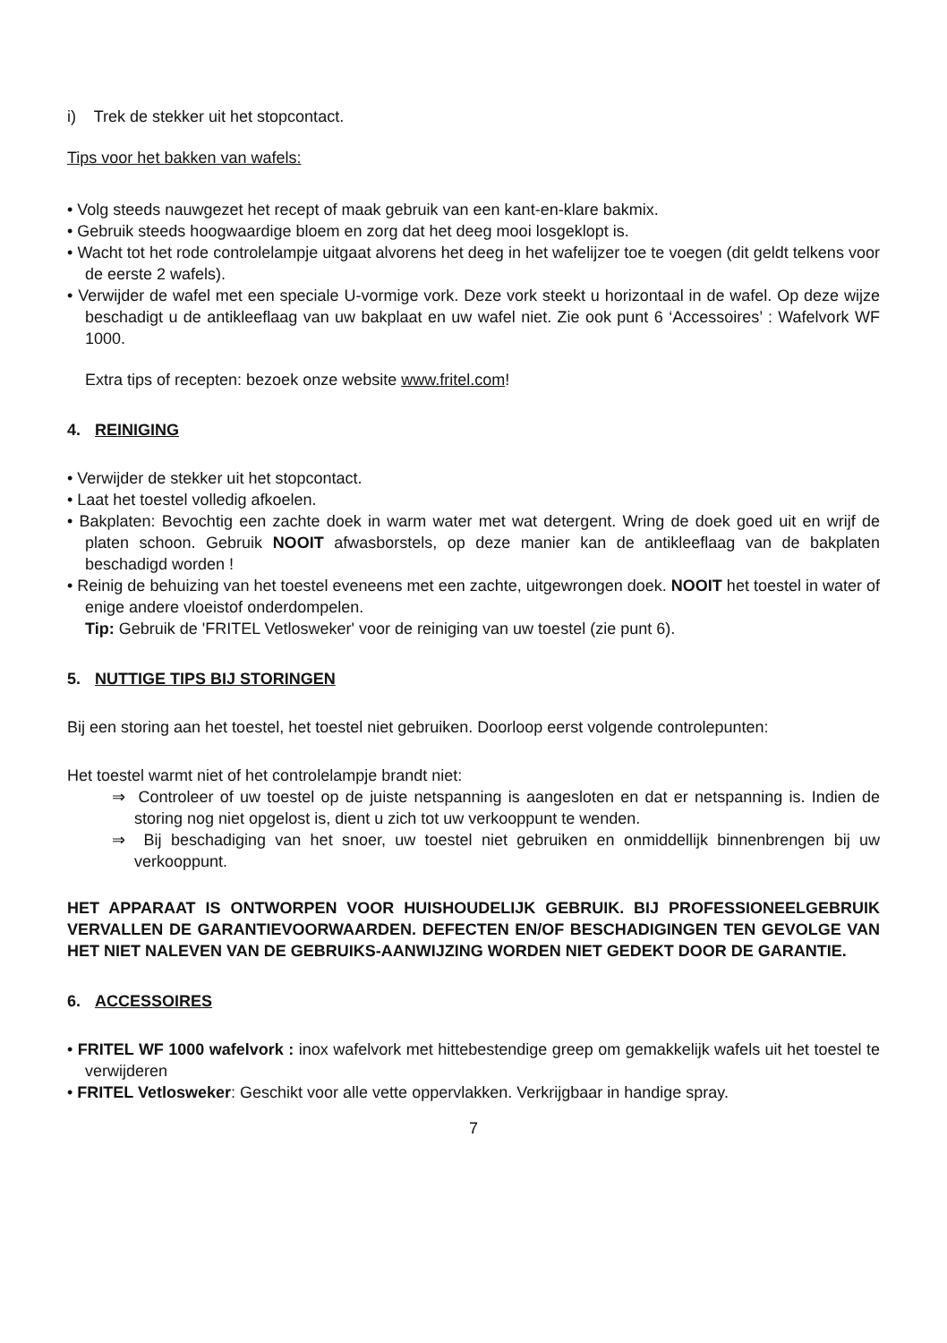i) Trek de stekker uit het stopcontact.
Tips voor het bakken van wafels:
• Volg steeds nauwgezet het recept of maak gebruik van een kant-en-klare bakmix.
• Gebruik steeds hoogwaardige bloem en zorg dat het deeg mooi losgeklopt is.
• Wacht tot het rode controlelampje uitgaat alvorens het deeg in het wafelijzer toe te voegen (dit geldt telkens voor de eerste 2 wafels).
• Verwijder de wafel met een speciale U-vormige vork. Deze vork steekt u horizontaal in de wafel. Op deze wijze beschadigt u de antikleeflaag van uw bakplaat en uw wafel niet. Zie ook punt 6 ‘Accessoires’ : Wafelvork WF 1000.
Extra tips of recepten: bezoek onze website www.fritel.com!
4. REINIGING
• Verwijder de stekker uit het stopcontact.
• Laat het toestel volledig afkoelen.
• Bakplaten: Bevochtig een zachte doek in warm water met wat detergent. Wring de doek goed uit en wrijf de platen schoon. Gebruik NOOIT afwasborstels, op deze manier kan de antikleeflaag van de bakplaten beschadigd worden !
• Reinig de behuizing van het toestel eveneens met een zachte, uitgewrongen doek. NOOIT het toestel in water of enige andere vloeistof onderdompelen.
Tip: Gebruik de 'FRITEL Vetlosweker' voor de reiniging van uw toestel (zie punt 6).
5. NUTTIGE TIPS BIJ STORINGEN
Bij een storing aan het toestel, het toestel niet gebruiken. Doorloop eerst volgende controlepunten:
Het toestel warmt niet of het controlelampje brandt niet:
⇒ Controleer of uw toestel op de juiste netspanning is aangesloten en dat er netspanning is. Indien de storing nog niet opgelost is, dient u zich tot uw verkooppunt te wenden.
⇒ Bij beschadiging van het snoer, uw toestel niet gebruiken en onmiddellijk binnenbrengen bij uw verkooppunt.
HET APPARAAT IS ONTWORPEN VOOR HUISHOUDELIJK GEBRUIK. BIJ PROFESSIONEELGEBRUIK VERVALLEN DE GARANTIEVOORWAARDEN. DEFECTEN EN/OF BESCHADIGINGEN TEN GEVOLGE VAN HET NIET NALEVEN VAN DE GEBRUIKS-AANWIJZING WORDEN NIET GEDEKT DOOR DE GARANTIE.
6. ACCESSOIRES
• FRITEL WF 1000 wafelvork : inox wafelvork met hittebestendige greep om gemakkelijk wafels uit het toestel te verwijderen
• FRITEL Vetlosweker: Geschikt voor alle vette oppervlakken. Verkrijgbaar in handige spray.
7